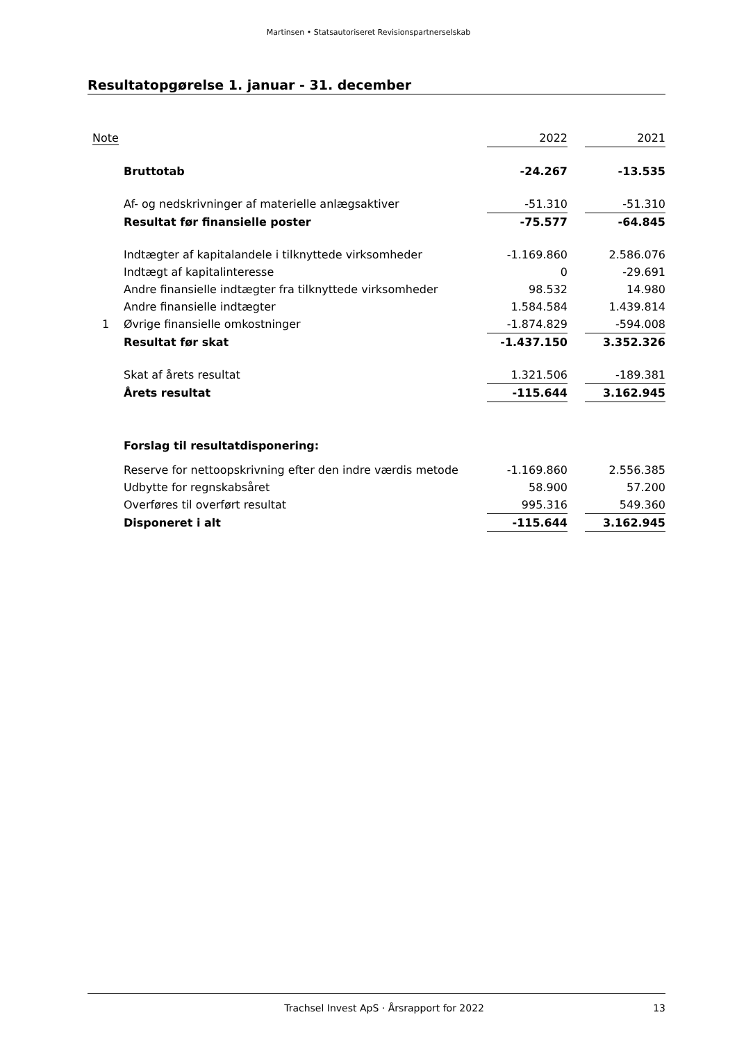Martinsen • Statsautoriseret Revisionspartnerselskab
Resultatopgørelse 1. januar - 31. december
| Note | | 2022 | | 2021 |
| --- | --- | --- | --- | --- |
| | Bruttotab | -24.267 | | -13.535 |
| | Af- og nedskrivninger af materielle anlægsaktiver | -51.310 | | -51.310 |
| | Resultat før finansielle poster | -75.577 | | -64.845 |
| | Indtægter af kapitalandele i tilknyttede virksomheder | -1.169.860 | | 2.586.076 |
| | Indtægt af kapitalinteresse | 0 | | -29.691 |
| | Andre finansielle indtægter fra tilknyttede virksomheder | 98.532 | | 14.980 |
| | Andre finansielle indtægter | 1.584.584 | | 1.439.814 |
| 1 | Øvrige finansielle omkostninger | -1.874.829 | | -594.008 |
| | Resultat før skat | -1.437.150 | | 3.352.326 |
| | Skat af årets resultat | 1.321.506 | | -189.381 |
| | Årets resultat | -115.644 | | 3.162.945 |
| | Forslag til resultatdisponering: | | | |
| | Reserve for nettoopskrivning efter den indre værdis metode | -1.169.860 | | 2.556.385 |
| | Udbytte for regnskabsåret | 58.900 | | 57.200 |
| | Overføres til overført resultat | 995.316 | | 549.360 |
| | Disponeret i alt | -115.644 | | 3.162.945 |
Trachsel Invest ApS · Årsrapport for 2022 13